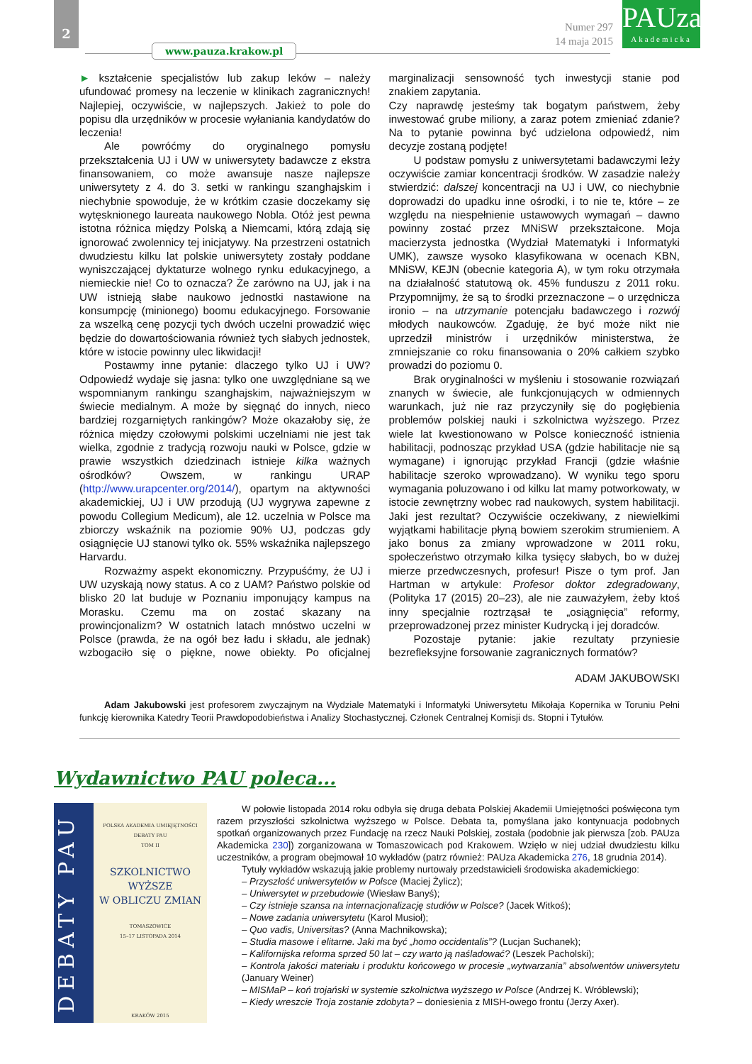2
www.pauza.krakow.pl
Numer 297
14 maja 2015
PAUza
Akademicka
► kształcenie specjalistów lub zakup leków – należy ufundować promesy na leczenie w klinikach zagranicznych! Najlepiej, oczywiście, w najlepszych. Jakież to pole do popisu dla urzędników w procesie wyłaniania kandydatów do leczenia!
Ale powróćmy do oryginalnego pomysłu przekształcenia UJ i UW w uniwersytety badawcze z ekstra finansowaniem, co może awansuje nasze najlepsze uniwersytety z 4. do 3. setki w rankingu szanghajskim i niechybnie spowoduje, że w krótkim czasie doczekamy się wytęsknionego laureata naukowego Nobla. Otóż jest pewna istotna różnica między Polską a Niemcami, którą zdają się ignorować zwolennicy tej inicjatywy. Na przestrzeni ostatnich dwudziestu kilku lat polskie uniwersytety zostały poddane wyniszczającej dyktaturze wolnego rynku edukacyjnego, a niemieckie nie! Co to oznacza? Że zarówno na UJ, jak i na UW istnieją słabe naukowo jednostki nastawione na konsumpcję (minionego) boomu edukacyjnego. Forsowanie za wszelką cenę pozycji tych dwóch uczelni prowadzić więc będzie do dowartościowania również tych słabych jednostek, które w istocie powinny ulec likwidacji!
Postawmy inne pytanie: dlaczego tylko UJ i UW? Odpowiedź wydaje się jasna: tylko one uwzględniane są we wspomnianym rankingu szanghajskim, najważniejszym w świecie medialnym. A może by sięgnąć do innych, nieco bardziej rozgarniętych rankingów? Może okazałoby się, że różnica między czołowymi polskimi uczelniami nie jest tak wielka, zgodnie z tradycją rozwoju nauki w Polsce, gdzie w prawie wszystkich dziedzinach istnieje kilka ważnych ośrodków? Owszem, w rankingu URAP (http://www.urapcenter.org/2014/), opartym na aktywności akademickiej, UJ i UW przodują (UJ wygrywa zapewne z powodu Collegium Medicum), ale 12. uczelnia w Polsce ma zbiorczy wskaźnik na poziomie 90% UJ, podczas gdy osiągnięcie UJ stanowi tylko ok. 55% wskaźnika najlepszego Harvardu.
Rozważmy aspekt ekonomiczny. Przypuśćmy, że UJ i UW uzyskają nowy status. A co z UAM? Państwo polskie od blisko 20 lat buduje w Poznaniu imponujący kampus na Morasku. Czemu ma on zostać skazany na prowincjonalizm? W ostatnich latach mnóstwo uczelni w Polsce (prawda, że na ogół bez ładu i składu, ale jednak) wzbogaciło się o piękne, nowe obiekty. Po oficjalnej marginalizacji sensowność tych inwestycji stanie pod znakiem zapytania.
Czy naprawdę jesteśmy tak bogatym państwem, żeby inwestować grube miliony, a zaraz potem zmieniać zdanie? Na to pytanie powinna być udzielona odpowiedź, nim decyzje zostaną podjęte!
U podstaw pomysłu z uniwersytetami badawczymi leży oczywiście zamiar koncentracji środków. W zasadzie należy stwierdzić: dalszej koncentracji na UJ i UW, co niechybnie doprowadzi do upadku inne ośrodki, i to nie te, które – ze względu na niespełnienie ustawowych wymagań – dawno powinny zostać przez MNiSW przekształcone. Moja macierzysta jednostka (Wydział Matematyki i Informatyki UMK), zawsze wysoko klasyfikowana w ocenach KBN, MNiSW, KEJN (obecnie kategoria A), w tym roku otrzymała na działalność statutową ok. 45% funduszu z 2011 roku. Przypomnijmy, że są to środki przeznaczone – o urzędnicza ironio – na utrzymanie potencjału badawczego i rozwój młodych naukowców. Zgaduję, że być może nikt nie uprzedził ministrów i urzędników ministerstwa, że zmniejszanie co roku finansowania o 20% całkiem szybko prowadzi do poziomu 0.
Brak oryginalności w myśleniu i stosowanie rozwiązań znanych w świecie, ale funkcjonujących w odmiennych warunkach, już nie raz przyczyniły się do pogłębienia problemów polskiej nauki i szkolnictwa wyższego. Przez wiele lat kwestionowano w Polsce konieczność istnienia habilitacji, podnosząc przykład USA (gdzie habilitacje nie są wymagane) i ignorując przykład Francji (gdzie właśnie habilitacje szeroko wprowadzano). W wyniku tego sporu wymagania poluzowano i od kilku lat mamy potworkowaty, w istocie zewnętrzny wobec rad naukowych, system habilitacji. Jaki jest rezultat? Oczywiście oczekiwany, z niewielkimi wyjątkami habilitacje płyną bowiem szerokim strumieniem. A jako bonus za zmiany wprowadzone w 2011 roku, społeczeństwo otrzymało kilka tysięcy słabych, bo w dużej mierze przedwczesnych, profesur! Pisze o tym prof. Jan Hartman w artykule: Profesor doktor zdegradowany, (Polityka 17 (2015) 20–23), ale nie zauważyłem, żeby ktoś inny specjalnie roztrząsał te „osiągnięcia” reformy, przeprowadzonej przez minister Kudrycką i jej doradców.
Pozostaje pytanie: jakie rezultaty przyniesie bezrefleksyjne forsowanie zagranicznych formatów?
ADAM JAKUBOWSKI
Adam Jakubowski jest profesorem zwyczajnym na Wydziale Matematyki i Informatyki Uniwersytetu Mikołaja Kopernika w Toruniu Pełni funkcję kierownika Katedry Teorii Prawdopodobieństwa i Analizy Stochastycznej. Członek Centralnej Komisji ds. Stopni i Tytułów.
Wydawnictwo PAU poleca...
DEBATY PAU
POLSKA AKADEMIA UMIEJĘTNOŚCI
DEBATY PAU
TOM II
SZKOLNICTWO
WYŻSZE
W OBLICZU ZMIAN
TOMASZOWICE
15–17 LISTOPADA 2014
KRAKÓW 2015
W połowie listopada 2014 roku odbyła się druga debata Polskiej Akademii Umiejętności poświęcona tym razem przyszłości szkolnictwa wyższego w Polsce. Debata ta, pomyślana jako kontynuacja podobnych spotkań organizowanych przez Fundację na rzecz Nauki Polskiej, została (podobnie jak pierwsza [zob. PAUza Akademicka 230]) zorganizowana w Tomaszowicach pod Krakowem. Wzięło w niej udział dwudziestu kilku uczestników, a program obejmował 10 wykładów (patrz również: PAUza Akademicka 276, 18 grudnia 2014).
Tytuły wykładów wskazują jakie problemy nurtowały przedstawicieli środowiska akademickiego:
– Przyszłość uniwersytetów w Polsce (Maciej Żylicz);
– Uniwersytet w przebudowie (Wiesław Banyś);
– Czy istnieje szansa na internacjonalizację studiów w Polsce? (Jacek Witkoś);
– Nowe zadania uniwersytetu (Karol Musioł);
– Quo vadis, Universitas? (Anna Machnikowska);
– Studia masowe i elitarne. Jaki ma być „homo occidentalis”? (Lucjan Suchanek);
– Kalifornijska reforma sprzed 50 lat – czy warto ją naśladować? (Leszek Pacholski);
– Kontrola jakości materiału i produktu końcowego w procesie „wytwarzania” absolwentów uniwersytetu (January Weiner)
– MISMaP – koń trojański w systemie szkolnictwa wyższego w Polsce (Andrzej K. Wróblewski);
– Kiedy wreszcie Troja zostanie zdobyta? – doniesienia z MISH-owego frontu (Jerzy Axer).